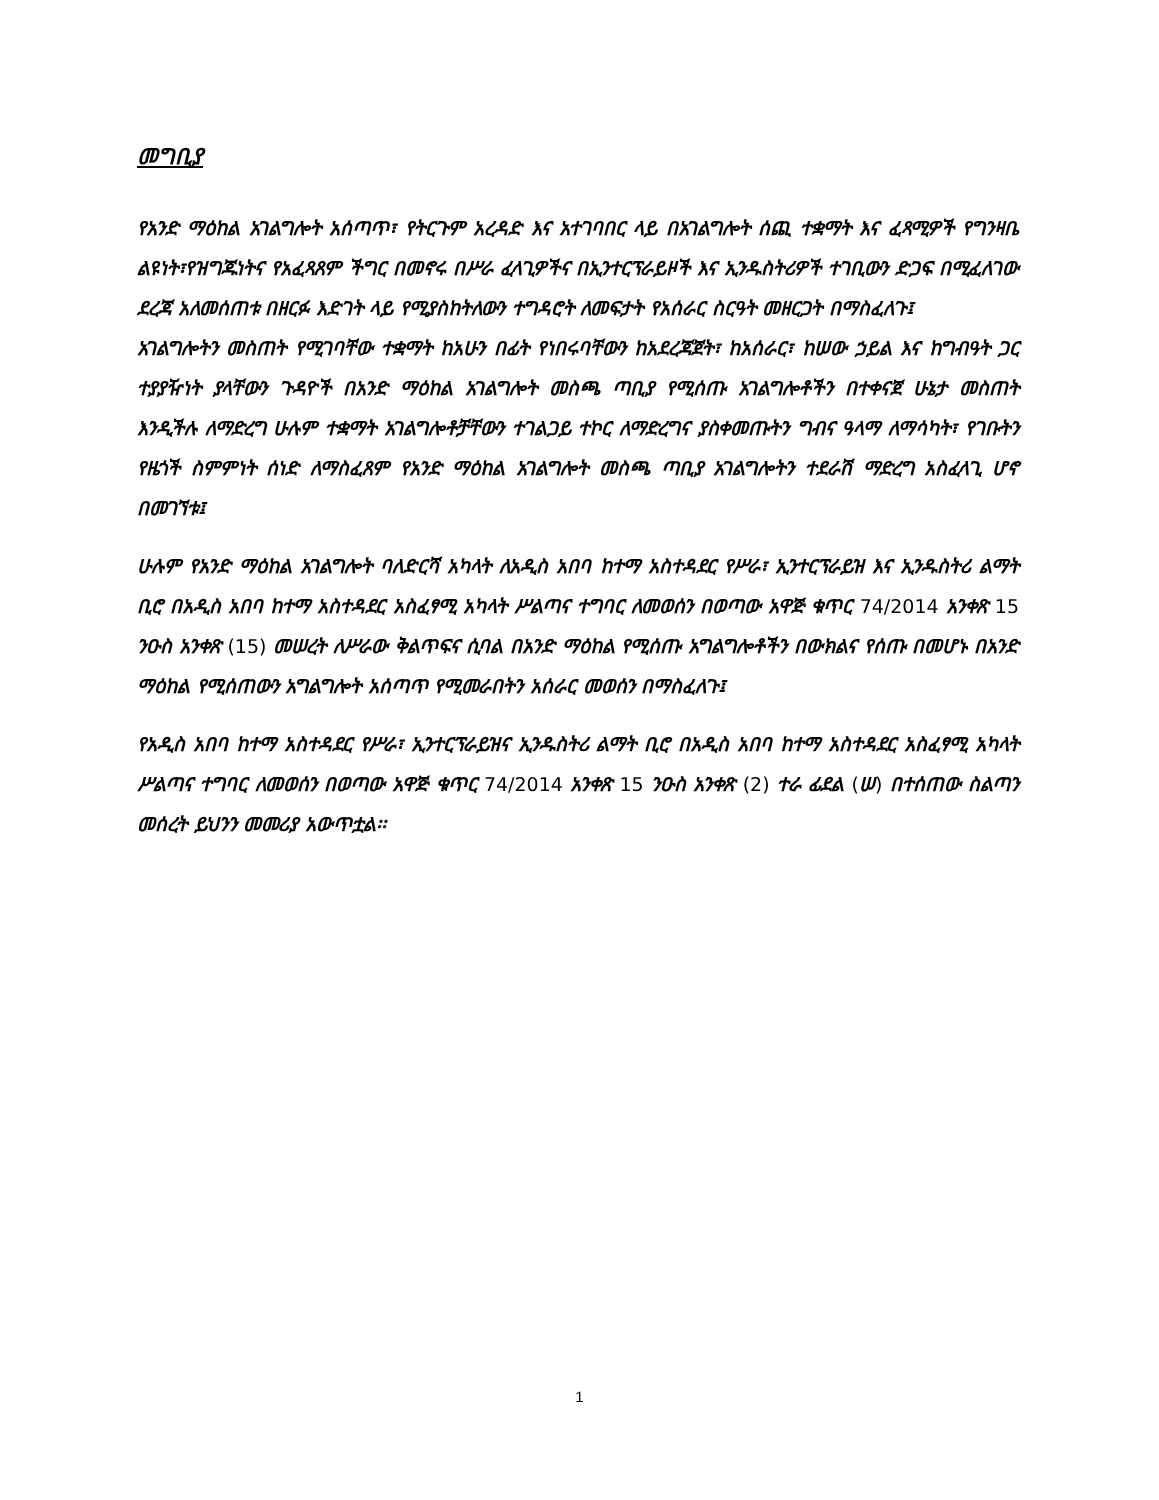መግቢያ
የአንድ ማዕከል አገልግሎት አሰጣጥ፣ የትርጉም አረዳድ እና አተገባበር ላይ በአገልግሎት ሰጪ ተቋማት እና ፈጻሚዎች የግንዛቤ ልዩነት፣የዝግጁነትና የአፈጻጸም ችግር በመኖሩ በሥራ ፈላጊዎችና በኢንተርፕራይዞች እና ኢንዱስትሪዎች ተገቢውን ድጋፍ በሚፈለገው ደረጃ አለመሰጠቱ በዘርፉ እድገት ላይ የሚያስከትለውን ተግዳሮት ለመፍታት የአሰራር ስርዓት መዘርጋት በማስፈለጉ፤
አገልግሎትን መስጠት የሚገባቸው ተቋማት ከአሁን በፊት የነበሩባቸውን ከአደረጃጀት፣ ከአሰራር፣ ከሠው ኃይል እና ከግብዓት ጋር ተያያዥነት ያላቸውን ጉዳዮች በአንድ ማዕከል አገልግሎት መስጫ ጣቢያ የሚሰጡ አገልግሎቶችን በተቀናጀ ሁኔታ መስጠት እንዲችሉ ለማድረግ ሁሉም ተቋማት አገልግሎቶቻቸውን ተገልጋይ ተኮር ለማድረግና ያስቀመጡትን ግብና ዓላማ ለማሳካት፣ የገቡትን የዜጎች ስምምነት ሰነድ ለማስፈጸም የአንድ ማዕከል አገልግሎት መስጫ ጣቢያ አገልግሎትን ተደራሽ ማድረግ አስፈላጊ ሆኖ በመገኘቱ፤
ሁሉም የአንድ ማዕከል አገልግሎት ባለድርሻ አካላት ለአዲስ አበባ ከተማ አስተዳደር የሥራ፣ ኢንተርፕራይዝ እና ኢንዱስትሪ ልማት ቢሮ በአዲስ አበባ ከተማ አስተዳደር አስፈፃሚ አካላት ሥልጣና ተግባር ለመወሰን በወጣው አዋጅ ቁጥር 74/2014 አንቀጽ 15 ንዑስ አንቀጽ (15) መሠረት ለሥራው ቅልጥፍና ሲባል በአንድ ማዕከል የሚሰጡ አግልግሎቶችን በውክልና የሰጡ በመሆኑ በአንድ ማዕከል የሚሰጠውን አግልግሎት አሰጣጥ የሚመራበትን አሰራር መወሰን በማስፈለጉ፤
የአዲስ አበባ ከተማ አስተዳደር የሥራ፣ ኢንተርፕራይዝና ኢንዱስትሪ ልማት ቢሮ በአዲስ አበባ ከተማ አስተዳደር አስፈፃሚ አካላት ሥልጣና ተግባር ለመወሰን በወጣው አዋጅ ቁጥር 74/2014 አንቀጽ 15 ንዑስ አንቀጽ (2) ተራ ፊደል (ሠ) በተሰጠው ስልጣን መሰረት ይህንን መመሪያ አውጥቷል፡፡
1